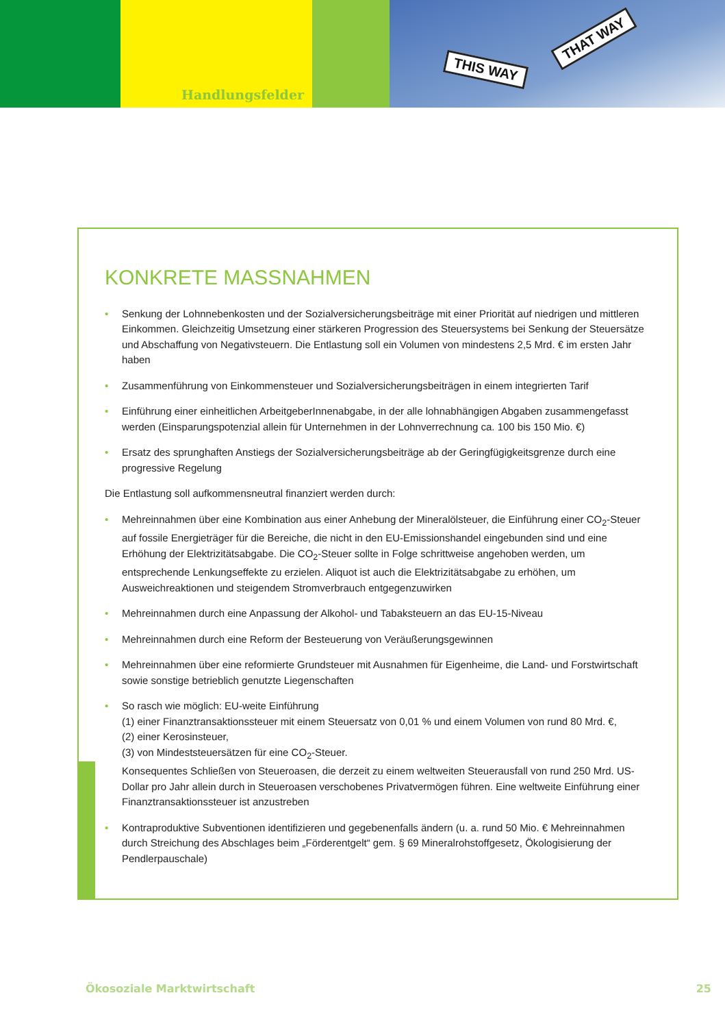Handlungsfelder
THIS WAY
THAT WAY
KONKRETE MASSNAHMEN
• Senkung der Lohnnebenkosten und der Sozialversicherungsbeiträge mit einer Priorität auf niedrigen und mittleren Einkommen. Gleichzeitig Umsetzung einer stärkeren Progression des Steuersystems bei Senkung der Steuersätze und Abschaffung von Negativsteuern. Die Entlastung soll ein Volumen von mindestens 2,5 Mrd. € im ersten Jahr haben
• Zusammenführung von Einkommensteuer und Sozialversicherungsbeiträgen in einem integrierten Tarif
• Einführung einer einheitlichen ArbeitgeberInnenabgabe, in der alle lohnabhängigen Abgaben zusammengefasst werden (Einsparungspotenzial allein für Unternehmen in der Lohnverrechnung ca. 100 bis 150 Mio. €)
• Ersatz des sprunghaften Anstiegs der Sozialversicherungsbeiträge ab der Geringfügigkeitsgrenze durch eine progressive Regelung
Die Entlastung soll aufkommensneutral finanziert werden durch:
• Mehreinnahmen über eine Kombination aus einer Anhebung der Mineralölsteuer, die Einführung einer CO<sub>2</sub>-Steuer auf fossile Energieträger für die Bereiche, die nicht in den EU-Emissionshandel eingebunden sind und eine Erhöhung der Elektrizitätsabgabe. Die CO<sub>2</sub>-Steuer sollte in Folge schrittweise angehoben werden, um entsprechende Lenkungseffekte zu erzielen. Aliquot ist auch die Elektrizitätsabgabe zu erhöhen, um Ausweichreaktionen und steigendem Stromverbrauch entgegenzuwirken
• Mehreinnahmen durch eine Anpassung der Alkohol- und Tabaksteuern an das EU-15-Niveau
• Mehreinnahmen durch eine Reform der Besteuerung von Veräußerungsgewinnen
• Mehreinnahmen über eine reformierte Grundsteuer mit Ausnahmen für Eigenheime, die Land- und Forstwirtschaft sowie sonstige betrieblich genutzte Liegenschaften
• So rasch wie möglich: EU-weite Einführung
(1) einer Finanztransaktionssteuer mit einem Steuersatz von 0,01 % und einem Volumen von rund 80 Mrd. €,
(2) einer Kerosinsteuer,
(3) von Mindeststeuersätzen für eine CO<sub>2</sub>-Steuer.
Konsequentes Schließen von Steueroasen, die derzeit zu einem weltweiten Steuerausfall von rund 250 Mrd. US-Dollar pro Jahr allein durch in Steueroasen verschobenes Privatvermögen führen. Eine weltweite Einführung einer Finanztransaktionssteuer ist anzustreben
• Kontraproduktive Subventionen identifizieren und gegebenenfalls ändern (u. a. rund 50 Mio. € Mehreinnahmen durch Streichung des Abschlages beim „Förderentgelt“ gem. § 69 Mineralrohstoffgesetz, Ökologisierung der Pendlerpauschale)
Ökosoziale Marktwirtschaft 25